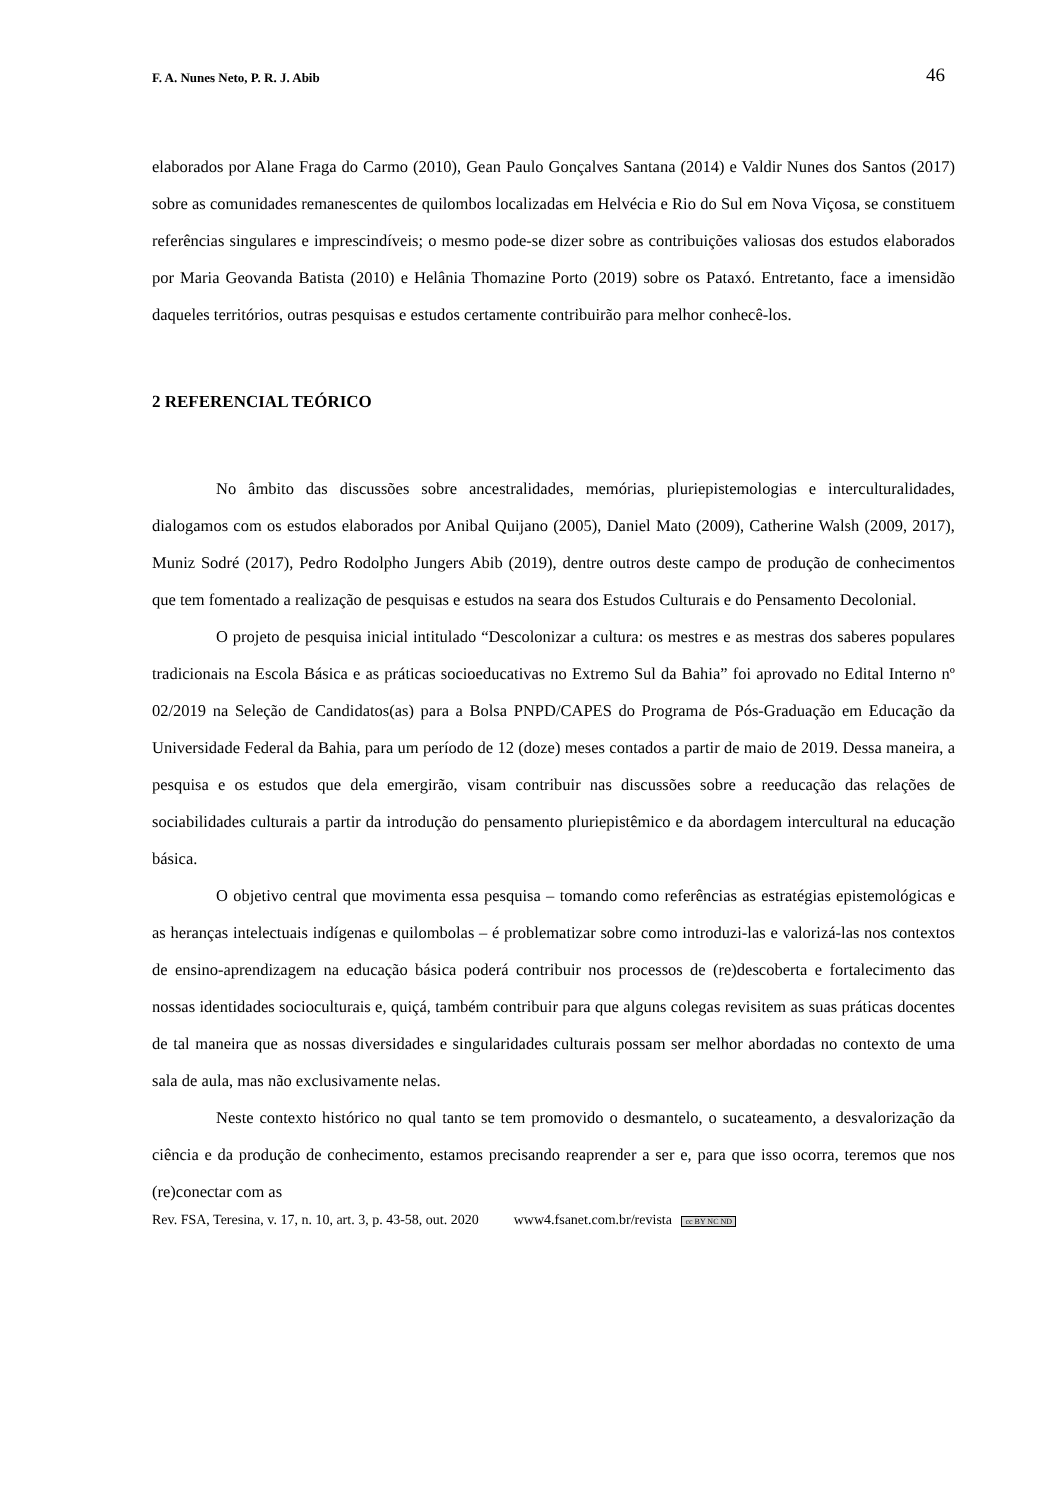F. A. Nunes Neto, P. R. J. Abib 46
elaborados por Alane Fraga do Carmo (2010), Gean Paulo Gonçalves Santana (2014) e Valdir Nunes dos Santos (2017) sobre as comunidades remanescentes de quilombos localizadas em Helvécia e Rio do Sul em Nova Viçosa, se constituem referências singulares e imprescindíveis; o mesmo pode-se dizer sobre as contribuições valiosas dos estudos elaborados por Maria Geovanda Batista (2010) e Helânia Thomazine Porto (2019) sobre os Pataxó. Entretanto, face a imensidão daqueles territórios, outras pesquisas e estudos certamente contribuirão para melhor conhecê-los.
2 REFERENCIAL TEÓRICO
No âmbito das discussões sobre ancestralidades, memórias, pluriepistemologias e interculturalidades, dialogamos com os estudos elaborados por Anibal Quijano (2005), Daniel Mato (2009), Catherine Walsh (2009, 2017), Muniz Sodré (2017), Pedro Rodolpho Jungers Abib (2019), dentre outros deste campo de produção de conhecimentos que tem fomentado a realização de pesquisas e estudos na seara dos Estudos Culturais e do Pensamento Decolonial.
O projeto de pesquisa inicial intitulado “Descolonizar a cultura: os mestres e as mestras dos saberes populares tradicionais na Escola Básica e as práticas socioeducativas no Extremo Sul da Bahia” foi aprovado no Edital Interno nº 02/2019 na Seleção de Candidatos(as) para a Bolsa PNPD/CAPES do Programa de Pós-Graduação em Educação da Universidade Federal da Bahia, para um período de 12 (doze) meses contados a partir de maio de 2019. Dessa maneira, a pesquisa e os estudos que dela emergirão, visam contribuir nas discussões sobre a reeducação das relações de sociabilidades culturais a partir da introdução do pensamento pluriepistêmico e da abordagem intercultural na educação básica.
O objetivo central que movimenta essa pesquisa – tomando como referências as estratégias epistemológicas e as heranças intelectuais indígenas e quilombolas – é problematizar sobre como introduzi-las e valorizá-las nos contextos de ensino-aprendizagem na educação básica poderá contribuir nos processos de (re)descoberta e fortalecimento das nossas identidades socioculturais e, quiçá, também contribuir para que alguns colegas revisitem as suas práticas docentes de tal maneira que as nossas diversidades e singularidades culturais possam ser melhor abordadas no contexto de uma sala de aula, mas não exclusivamente nelas.
Neste contexto histórico no qual tanto se tem promovido o desmantelo, o sucateamento, a desvalorização da ciência e da produção de conhecimento, estamos precisando reaprender a ser e, para que isso ocorra, teremos que nos (re)conectar com as
Rev. FSA, Teresina, v. 17, n. 10, art. 3, p. 43-58, out. 2020 www4.fsanet.com.br/revista cc BY NC ND